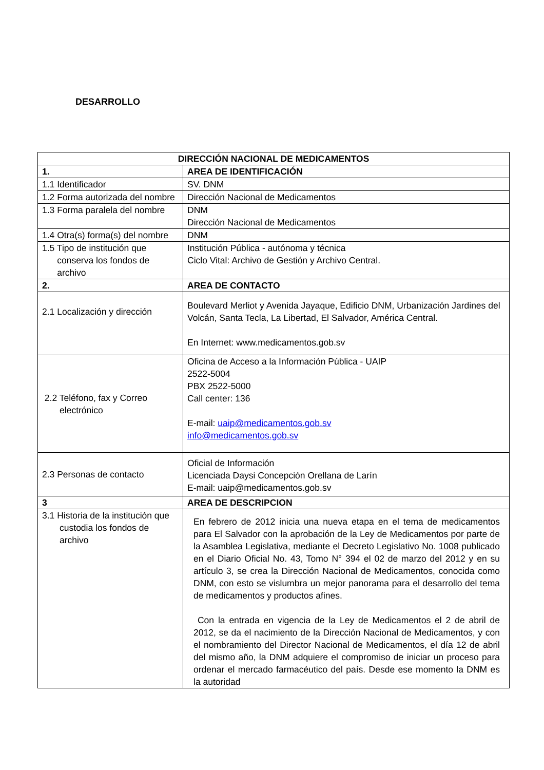DESARROLLO
| DIRECCIÓN NACIONAL DE MEDICAMENTOS | |
| --- | --- |
| 1. | AREA DE IDENTIFICACIÓN |
| 1.1 Identificador | SV. DNM |
| 1.2 Forma autorizada del nombre | Dirección Nacional de Medicamentos |
| 1.3 Forma paralela del nombre | DNM Dirección Nacional de Medicamentos |
| 1.4 Otra(s) forma(s) del nombre | DNM |
| 1.5 Tipo de institución que conserva los fondos de archivo | Institución Pública - autónoma y técnica Ciclo Vital: Archivo de Gestión y Archivo Central. |
| 2. | AREA DE CONTACTO |
| 2.1 Localización y dirección | Boulevard Merliot y Avenida Jayaque, Edificio DNM, Urbanización Jardines del Volcán, Santa Tecla, La Libertad, El Salvador, América Central. En Internet: www.medicamentos.gob.sv |
| 2.2 Teléfono, fax y Correo electrónico | Oficina de Acceso a la Información Pública - UAIP 2522-5004 PBX 2522-5000 Call center: 136 E-mail: uaip@medicamentos.gob.sv info@medicamentos.gob.sv |
| 2.3 Personas de contacto | Oficial de Información Licenciada Daysi Concepción Orellana de Larín E-mail: uaip@medicamentos.gob.sv |
| 3 | AREA DE DESCRIPCION |
| 3.1 Historia de la institución que custodia los fondos de archivo | En febrero de 2012 inicia una nueva etapa en el tema de medicamentos para El Salvador con la aprobación de la Ley de Medicamentos por parte de la Asamblea Legislativa, mediante el Decreto Legislativo No. 1008 publicado en el Diario Oficial No. 43, Tomo N° 394 el 02 de marzo del 2012 y en su artículo 3, se crea la Dirección Nacional de Medicamentos, conocida como DNM, con esto se vislumbra un mejor panorama para el desarrollo del tema de medicamentos y productos afines. Con la entrada en vigencia de la Ley de Medicamentos el 2 de abril de 2012, se da el nacimiento de la Dirección Nacional de Medicamentos, y con el nombramiento del Director Nacional de Medicamentos, el día 12 de abril del mismo año, la DNM adquiere el compromiso de iniciar un proceso para ordenar el mercado farmacéutico del país. Desde ese momento la DNM es la autoridad |